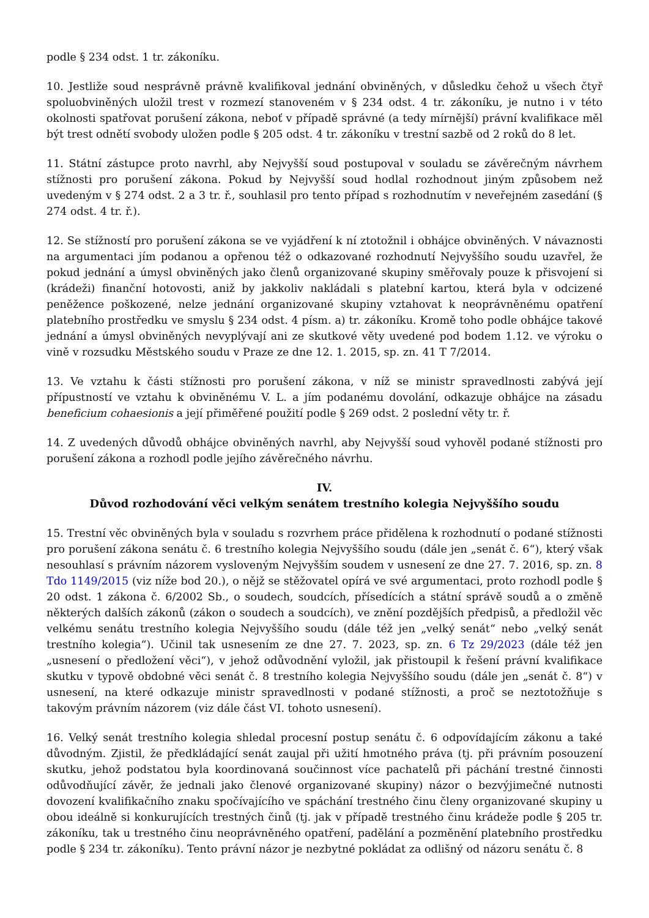podle § 234 odst. 1 tr. zákoníku.
10. Jestliže soud nesprávně právně kvalifikoval jednání obviněných, v důsledku čehož u všech čtyř spoluobviněných uložil trest v rozmezí stanoveném v § 234 odst. 4 tr. zákoníku, je nutno i v této okolnosti spatřovat porušení zákona, neboť v případě správné (a tedy mírnější) právní kvalifikace měl být trest odnětí svobody uložen podle § 205 odst. 4 tr. zákoníku v trestní sazbě od 2 roků do 8 let.
11. Státní zástupce proto navrhl, aby Nejvyšší soud postupoval v souladu se závěrečným návrhem stížnosti pro porušení zákona. Pokud by Nejvyšší soud hodlal rozhodnout jiným způsobem než uvedeným v § 274 odst. 2 a 3 tr. ř., souhlasil pro tento případ s rozhodnutím v neveřejném zasedání (§ 274 odst. 4 tr. ř.).
12. Se stížností pro porušení zákona se ve vyjádření k ní ztotožnil i obhájce obviněných. V návaznosti na argumentaci jím podanou a opřenou též o odkazované rozhodnutí Nejvyššího soudu uzavřel, že pokud jednání a úmysl obviněných jako členů organizované skupiny směřovaly pouze k přisvojení si (krádeži) finanční hotovosti, aniž by jakkoliv nakládali s platební kartou, která byla v odcizené peněžence poškozené, nelze jednání organizované skupiny vztahovat k neoprávněnému opatření platebního prostředku ve smyslu § 234 odst. 4 písm. a) tr. zákoníku. Kromě toho podle obhájce takové jednání a úmysl obviněných nevyplývají ani ze skutkové věty uvedené pod bodem 1.12. ve výroku o vině v rozsudku Městského soudu v Praze ze dne 12. 1. 2015, sp. zn. 41 T 7/2014.
13. Ve vztahu k části stížnosti pro porušení zákona, v níž se ministr spravedlnosti zabývá její přípustností ve vztahu k obviněnému V. L. a jím podanému dovolání, odkazuje obhájce na zásadu beneficium cohaesionis a její přiměřené použití podle § 269 odst. 2 poslední věty tr. ř.
14. Z uvedených důvodů obhájce obviněných navrhl, aby Nejvyšší soud vyhověl podané stížnosti pro porušení zákona a rozhodl podle jejího závěrečného návrhu.
IV.
Důvod rozhodování věci velkým senátem trestního kolegia Nejvyššího soudu
15. Trestní věc obviněných byla v souladu s rozvrhem práce přidělena k rozhodnutí o podané stížnosti pro porušení zákona senátu č. 6 trestního kolegia Nejvyššího soudu (dále jen „senát č. 6“), který však nesouhlasí s právním názorem vysloveným Nejvyšším soudem v usnesení ze dne 27. 7. 2016, sp. zn. 8 Tdo 1149/2015 (viz níže bod 20.), o nějž se stěžovatel opírá ve své argumentaci, proto rozhodl podle § 20 odst. 1 zákona č. 6/2002 Sb., o soudech, soudcích, přísedících a státní správě soudů a o změně některých dalších zákonů (zákon o soudech a soudcích), ve znění pozdějších předpisů, a předložil věc velkému senátu trestního kolegia Nejvyššího soudu (dále též jen „velký senát“ nebo „velký senát trestního kolegia“). Učinil tak usnesením ze dne 27. 7. 2023, sp. zn. 6 Tz 29/2023 (dále též jen „usnesení o předložení věci“), v jehož odůvodnění vyložil, jak přistoupil k řešení právní kvalifikace skutku v typově obdobné věci senát č. 8 trestního kolegia Nejvyššího soudu (dále jen „senát č. 8“) v usnesení, na které odkazuje ministr spravedlnosti v podané stížnosti, a proč se neztotožňuje s takovým právním názorem (viz dále část VI. tohoto usnesení).
16. Velký senát trestního kolegia shledal procesní postup senátu č. 6 odpovídajícím zákonu a také důvodným. Zjistil, že předkládající senát zaujal při užití hmotného práva (tj. při právním posouzení skutku, jehož podstatou byla koordinovaná součinnost více pachatelů při páchání trestné činnosti odůvodňující závěr, že jednali jako členové organizované skupiny) názor o bezvýjimečné nutnosti dovození kvalifikačního znaku spočívajícího ve spáchání trestného činu členy organizované skupiny u obou ideálně si konkurujících trestných činů (tj. jak v případě trestného činu krádeže podle § 205 tr. zákoníku, tak u trestného činu neoprávněného opatření, padělání a pozměnění platebního prostředku podle § 234 tr. zákoníku). Tento právní názor je nezbytné pokládat za odlišný od názoru senátu č. 8